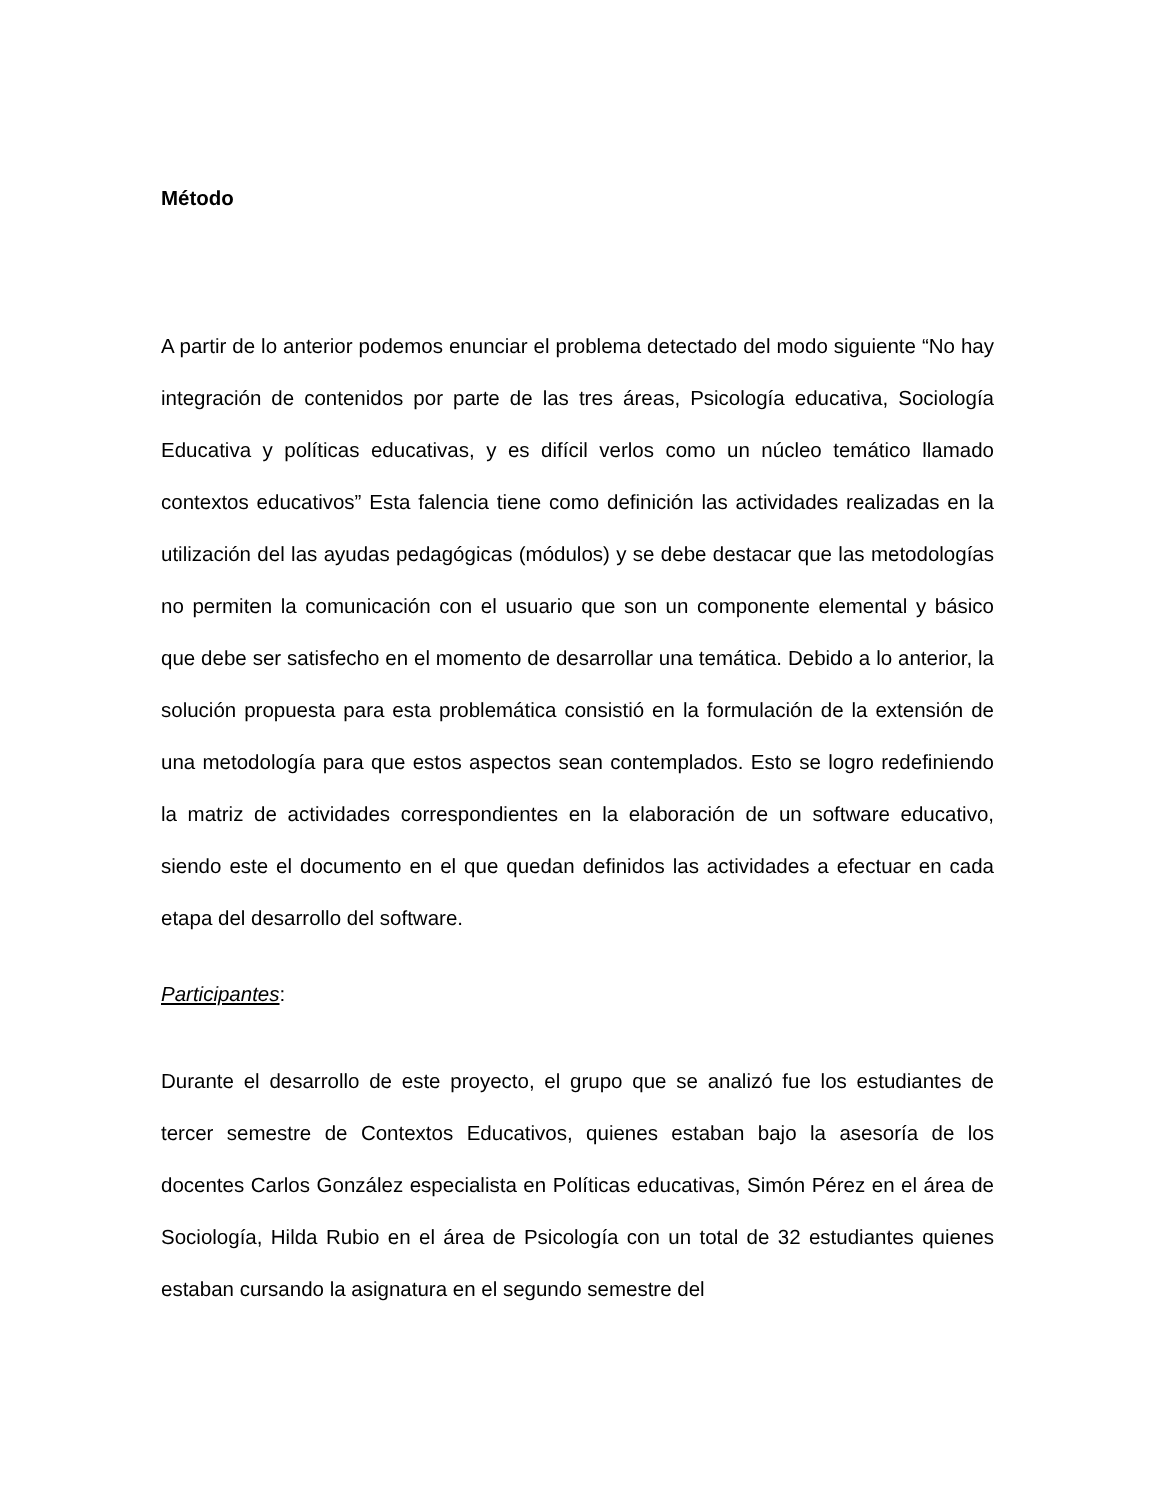Método
A partir de lo anterior podemos enunciar el problema detectado del modo siguiente “No hay integración de contenidos por parte de las tres áreas, Psicología educativa, Sociología Educativa y políticas educativas, y es difícil verlos como un núcleo temático llamado contextos educativos” Esta falencia tiene como definición las actividades realizadas en la utilización del las ayudas pedagógicas (módulos) y se debe destacar que las metodologías no permiten la comunicación con el usuario que son un componente elemental y básico que debe ser satisfecho en el momento de desarrollar una temática. Debido a lo anterior, la solución propuesta para esta problemática consistió en la formulación de la extensión de una metodología para que estos aspectos sean contemplados. Esto se logro redefiniendo la matriz de actividades correspondientes en la elaboración de un software educativo, siendo este el documento en el que quedan definidos las actividades a efectuar en cada etapa del desarrollo del software.
Participantes:
Durante el desarrollo de este proyecto, el grupo que se analizó fue los estudiantes de tercer semestre de Contextos Educativos, quienes estaban bajo la asesoría de los docentes Carlos González especialista en Políticas educativas, Simón Pérez en el área de Sociología, Hilda Rubio en el área de Psicología con un total de 32 estudiantes quienes estaban cursando la asignatura en el segundo semestre del